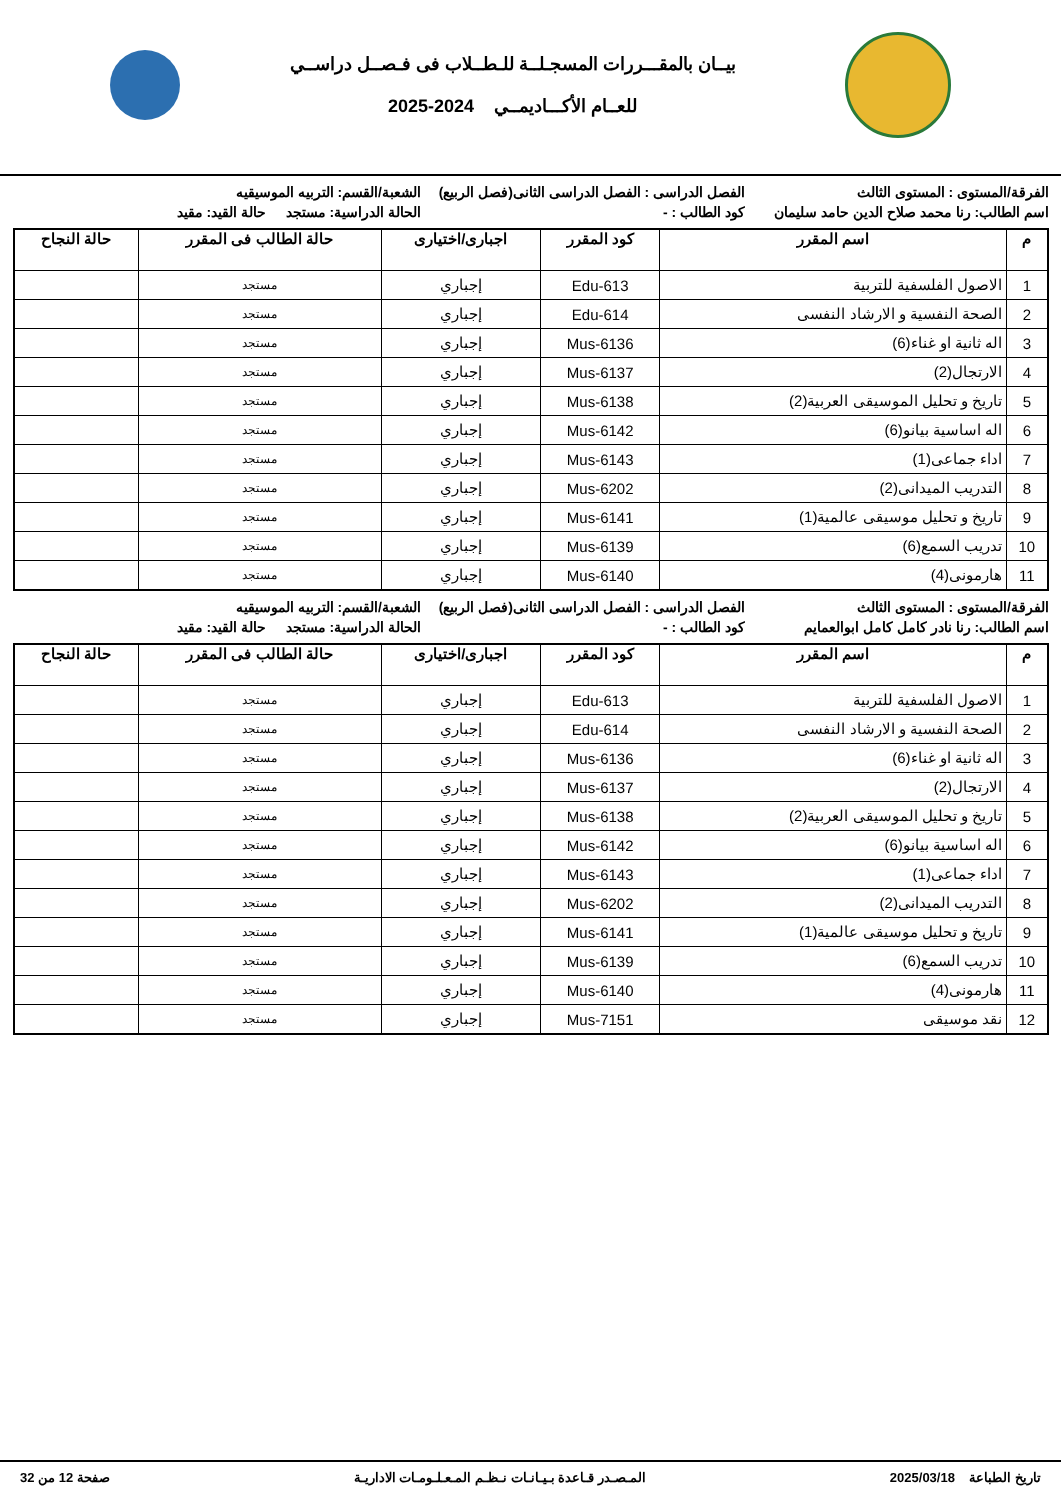بيــان بالمقـــررات المسجـلــة للـطــلاب فى فـصــل دراســي
للعــام الأكـــاديمــي 2024-2025
الفرقة/المستوى : المستوى الثالث
الفصل الدراسى : الفصل الدراسى الثانى(فصل الربيع)
الشعبة/القسم: التربيه الموسيقيه
اسم الطالب: رنا محمد صلاح الدين حامد سليمان
كود الطالب : -
الحالة الدراسية: مستجد حالة القيد: مقيد
| م | اسم المقرر | كود المقرر | اجبارى/اختيارى | حالة الطالب فى المقرر | حالة النجاح |
| --- | --- | --- | --- | --- | --- |
| 1 | الاصول الفلسفية للتربية | Edu-613 | إجباري | مستجد | |
| 2 | الصحة النفسية و الارشاد النفسى | Edu-614 | إجباري | مستجد | |
| 3 | اله ثانية او غناء(6) | Mus-6136 | إجباري | مستجد | |
| 4 | الارتجال(2) | Mus-6137 | إجباري | مستجد | |
| 5 | تاريخ و تحليل الموسيقى العربية(2) | Mus-6138 | إجباري | مستجد | |
| 6 | اله اساسية بيانو(6) | Mus-6142 | إجباري | مستجد | |
| 7 | اداء جماعى(1) | Mus-6143 | إجباري | مستجد | |
| 8 | التدريب الميدانى(2) | Mus-6202 | إجباري | مستجد | |
| 9 | تاريخ و تحليل موسيقى عالمية(1) | Mus-6141 | إجباري | مستجد | |
| 10 | تدريب السمع(6) | Mus-6139 | إجباري | مستجد | |
| 11 | هارمونى(4) | Mus-6140 | إجباري | مستجد | |
الفرقة/المستوى : المستوى الثالث
الفصل الدراسى : الفصل الدراسى الثانى(فصل الربيع)
الشعبة/القسم: التربيه الموسيقيه
اسم الطالب: رنا نادر كامل كامل ابوالعمايم
كود الطالب : -
الحالة الدراسية: مستجد حالة القيد: مقيد
| م | اسم المقرر | كود المقرر | اجبارى/اختيارى | حالة الطالب فى المقرر | حالة النجاح |
| --- | --- | --- | --- | --- | --- |
| 1 | الاصول الفلسفية للتربية | Edu-613 | إجباري | مستجد | |
| 2 | الصحة النفسية و الارشاد النفسى | Edu-614 | إجباري | مستجد | |
| 3 | اله ثانية او غناء(6) | Mus-6136 | إجباري | مستجد | |
| 4 | الارتجال(2) | Mus-6137 | إجباري | مستجد | |
| 5 | تاريخ و تحليل الموسيقى العربية(2) | Mus-6138 | إجباري | مستجد | |
| 6 | اله اساسية بيانو(6) | Mus-6142 | إجباري | مستجد | |
| 7 | اداء جماعى(1) | Mus-6143 | إجباري | مستجد | |
| 8 | التدريب الميدانى(2) | Mus-6202 | إجباري | مستجد | |
| 9 | تاريخ و تحليل موسيقى عالمية(1) | Mus-6141 | إجباري | مستجد | |
| 10 | تدريب السمع(6) | Mus-6139 | إجباري | مستجد | |
| 11 | هارمونى(4) | Mus-6140 | إجباري | مستجد | |
| 12 | نقد موسيقى | Mus-7151 | إجباري | مستجد | |
تاريخ الطباعة 2025/03/18 المـصـدر قـاعدة بـيـانـات نـظـم المـعـلـومـات الاداريـة صفحة 12 من 32